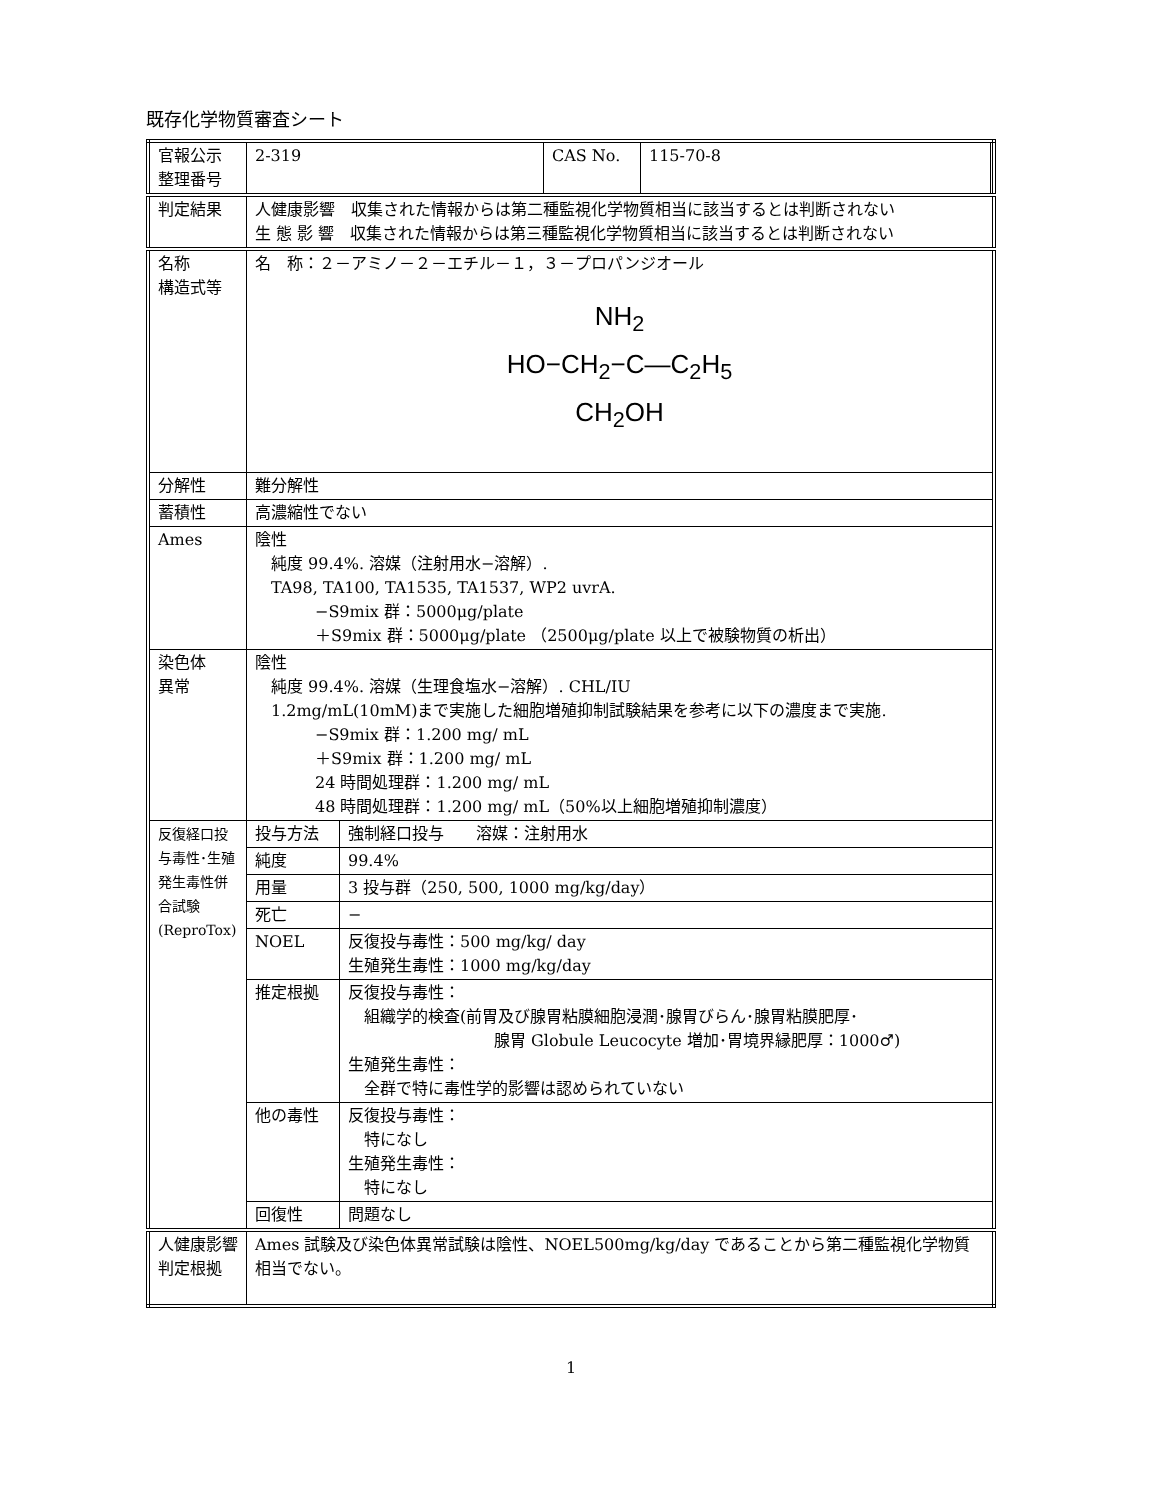既存化学物質審査シート
| 官報公示 整理番号 | / 2-319 / CAS No. / 115-70-8 / | |
| 判定結果 | 人健康影響 収集された情報からは第二種監視化学物質相当に該当するとは判断されない 生 態 影 響 収集された情報からは第三種監視化学物質相当に該当するとは判断されない | |
| 名称 構造式等 | 名 称：２－アミノ－２－エチル－１，３－プロパンジオール NH<sub>2</sub> HO−CH<sub>2</sub>−C—C<sub>2</sub>H<sub>5</sub> CH<sub>2</sub>OH | |
| 分解性 | 難分解性 | |
| 蓄積性 | 高濃縮性でない | |
| Ames | 陰性 純度 99.4%. 溶媒（注射用水−溶解）. TA98, TA100, TA1535, TA1537, WP2 uvrA. −S9mix 群：5000μg/plate ＋S9mix 群：5000μg/plate （2500μg/plate 以上で被験物質の析出） | |
| 染色体 異常 | 陰性 純度 99.4%. 溶媒（生理食塩水−溶解）. CHL/IU 1.2mg/mL(10mM)まで実施した細胞増殖抑制試験結果を参考に以下の濃度まで実施. −S9mix 群：1.200 mg/ mL ＋S9mix 群：1.200 mg/ mL 24 時間処理群：1.200 mg/ mL 48 時間処理群：1.200 mg/ mL（50%以上細胞増殖抑制濃度） | |
| 反復経口投与毒性･生殖発生毒性併合試験(ReproTox) | 投与方法 | 強制経口投与 溶媒：注射用水 |
| | 純度 | 99.4% |
| | 用量 | 3 投与群（250, 500, 1000 mg/kg/day） |
| | 死亡 | − |
| | NOEL | 反復投与毒性：500 mg/kg/ day 生殖発生毒性：1000 mg/kg/day |
| | 推定根拠 | 反復投与毒性： 組織学的検査(前胃及び腺胃粘膜細胞浸潤･腺胃びらん･腺胃粘膜肥厚･ 腺胃 Globule Leucocyte 増加･胃境界縁肥厚：1000♂) 生殖発生毒性： 全群で特に毒性学的影響は認められていない |
| | 他の毒性 | 反復投与毒性： 特になし 生殖発生毒性： 特になし |
| | 回復性 | 問題なし |
| 人健康影響判定根拠 | Ames 試験及び染色体異常試験は陰性、NOEL500mg/kg/day であることから第二種監視化学物質相当でない。 | |
1